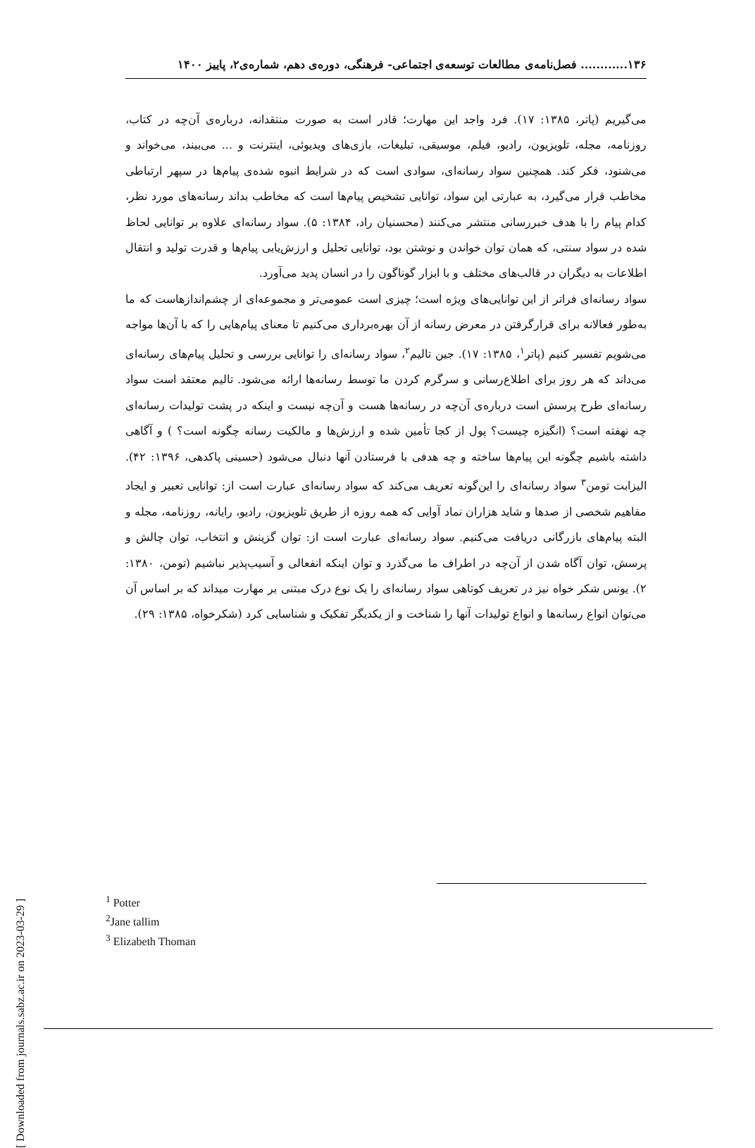۱۳۶............ فصل‌نامه‌ی مطالعات توسعه‌ی اجتماعی- فرهنگی، دوره‌ی دهم، شماره‌ی۲، پاییز ۱۴۰۰
می‌گیریم (پاتر، ۱۳۸۵: ۱۷). فرد واجد این مهارت؛ قادر است به صورت منتقدانه، درباره‌ی آن‌چه در کتاب، روزنامه، مجله، تلویزیون، رادیو، فیلم، موسیقی، تبلیغات، بازی‌های ویدیوئی، اینترنت و ... می‌بیند، می‌خواند و می‌شنود، فکر کند. همچنین سواد رسانه‌ای، سوادی است که در شرایط انبوه شده‌ی پیام‌ها در سپهر ارتباطی مخاطب قرار می‌گیرد، به عبارتی این سواد، توانایی تشخیص پیام‌ها است که مخاطب بداند رسانه‌های مورد نظر، کدام پیام را با هدف خبررسانی منتشر می‌کنند (محسنیان راد، ۱۳۸۴: ۵). سواد رسانه‌ای علاوه بر توانایی لحاظ شده در سواد سنتی، که همان توان خواندن و نوشتن بود، توانایی تحلیل و ارزش‌یابی پیام‌ها و قدرت تولید و انتقال اطلاعات به دیگران در قالب‌های مختلف و با ابزار گوناگون را در انسان پدید می‌آورد.
سواد رسانه‌ای فراتر از این توانایی‌های ویژه است؛ چیزی است عمومی‌تر و مجموعه‌ای از چشم‌اندازهاست که ما به‌طور فعالانه برای قرارگرفتن در معرض رسانه از آن بهره‌برداری می‌کنیم تا معنای پیام‌هایی را که با آن‌ها مواجه می‌شویم تفسیر کنیم (پاتر<sup>۱</sup>، ۱۳۸۵: ۱۷). جین تالیم<sup>۲</sup>، سواد رسانه‌ای را توانایی بررسی و تحلیل پیام‌های رسانه‌ای می‌داند که هر روز برای اطلاع‌رسانی و سرگرم کردن ما توسط رسانه‌ها ارائه می‌شود. تالیم معتقد است سواد رسانه‌ای طرح پرسش است درباره‌ی آن‌چه در رسانه‌ها هست و آن‌چه نیست و اینکه در پشت تولیدات رسانه‌ای چه نهفته است؟ (انگیزه چیست؟ پول از کجا تأمین شده و ارزش‌ها و مالکیت رسانه چگونه است؟ ) و آگاهی داشته باشیم چگونه این پیام‌ها ساخته و چه هدفی با فرستادن آنها دنبال می‌شود (حسینی پاکدهی، ۱۳۹۶: ۴۲). الیزابت تومن<sup>۳</sup> سواد رسانه‌ای را این‌گونه تعریف می‌کند که سواد رسانه‌ای عبارت است از: توانایی تعبیر و ایجاد مفاهیم شخصی از صدها و شاید هزاران نماد آوایی که همه روزه از طریق تلویزیون، رادیو، رایانه، روزنامه، مجله و البته پیام‌های بازرگانی دریافت می‌کنیم. سواد رسانه‌ای عبارت است از: توان گزینش و انتخاب، توان چالش و پرسش، توان آگاه شدن از آن‌چه در اطراف ما می‌گذرد و توان اینکه انفعالی و آسیب‌پذیر نباشیم (تومن، ۱۳۸۰: ۲). یونس شکر خواه نیز در تعریف کوتاهی سواد رسانه‌ای را یک نوع درک مبتنی بر مهارت میداند که بر اساس آن می‌توان انواع رسانه‌ها و انواع تولیدات آنها را شناخت و از یکدیگر تفکیک و شناسایی کرد (شکرخواه، ۱۳۸۵: ۲۹).
<sup>1</sup> Potter
<sup>2</sup> Jane tallim
<sup>3</sup> Elizabeth Thoman
[ Downloaded from journals.sabz.ac.ir on 2023-03-29 ]